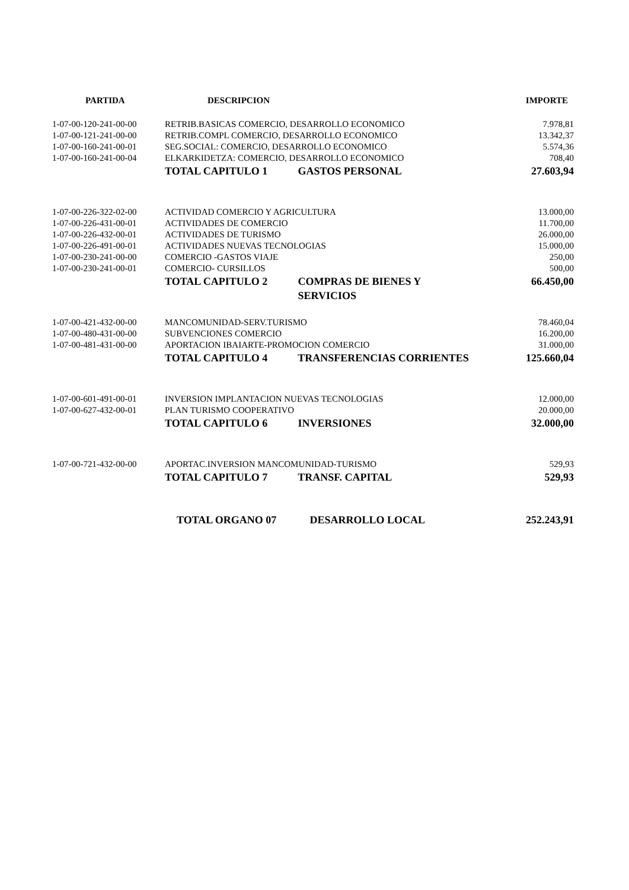| PARTIDA | DESCRIPCION | IMPORTE |
| --- | --- | --- |
| 1-07-00-120-241-00-00 | RETRIB.BASICAS COMERCIO, DESARROLLO ECONOMICO | 7.978,81 |
| 1-07-00-121-241-00-00 | RETRIB.COMPL COMERCIO, DESARROLLO ECONOMICO | 13.342,37 |
| 1-07-00-160-241-00-01 | SEG.SOCIAL: COMERCIO, DESARROLLO ECONOMICO | 5.574,36 |
| 1-07-00-160-241-00-04 | ELKARKIDETZA: COMERCIO, DESARROLLO ECONOMICO | 708,40 |
| | TOTAL CAPITULO 1 GASTOS PERSONAL | 27.603,94 |
| 1-07-00-226-322-02-00 | ACTIVIDAD COMERCIO Y AGRICULTURA | 13.000,00 |
| 1-07-00-226-431-00-01 | ACTIVIDADES DE COMERCIO | 11.700,00 |
| 1-07-00-226-432-00-01 | ACTIVIDADES DE TURISMO | 26.000,00 |
| 1-07-00-226-491-00-01 | ACTIVIDADES NUEVAS TECNOLOGIAS | 15.000,00 |
| 1-07-00-230-241-00-00 | COMERCIO -GASTOS VIAJE | 250,00 |
| 1-07-00-230-241-00-01 | COMERCIO- CURSILLOS | 500,00 |
| | TOTAL CAPITULO 2 COMPRAS DE BIENES Y SERVICIOS | 66.450,00 |
| 1-07-00-421-432-00-00 | MANCOMUNIDAD-SERV.TURISMO | 78.460,04 |
| 1-07-00-480-431-00-00 | SUBVENCIONES COMERCIO | 16.200,00 |
| 1-07-00-481-431-00-00 | APORTACION IBAIARTE-PROMOCION COMERCIO | 31.000,00 |
| | TOTAL CAPITULO 4 TRANSFERENCIAS CORRIENTES | 125.660,04 |
| 1-07-00-601-491-00-01 | INVERSION IMPLANTACION NUEVAS TECNOLOGIAS | 12.000,00 |
| 1-07-00-627-432-00-01 | PLAN TURISMO COOPERATIVO | 20.000,00 |
| | TOTAL CAPITULO 6 INVERSIONES | 32.000,00 |
| 1-07-00-721-432-00-00 | APORTAC.INVERSION MANCOMUNIDAD-TURISMO | 529,93 |
| | TOTAL CAPITULO 7 TRANSF. CAPITAL | 529,93 |
| | TOTAL ORGANO 07 DESARROLLO LOCAL | 252.243,91 |